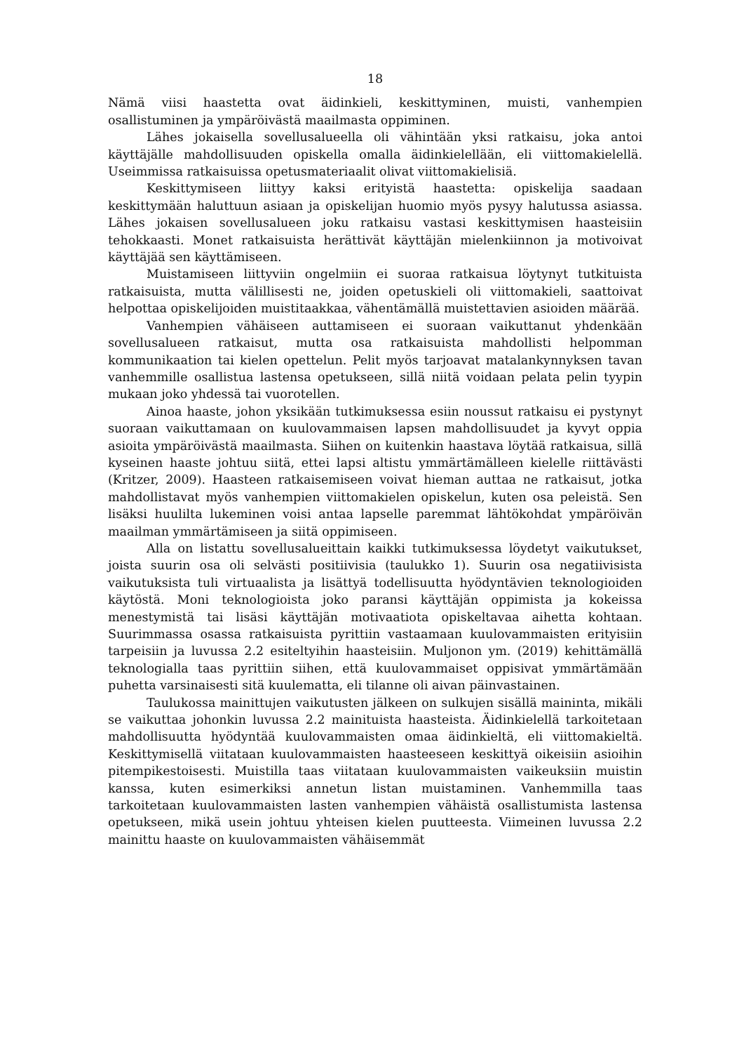18
Nämä viisi haastetta ovat äidinkieli, keskittyminen, muisti, vanhempien osallistuminen ja ympäröivästä maailmasta oppiminen.
Lähes jokaisella sovellusalueella oli vähintään yksi ratkaisu, joka antoi käyttäjälle mahdollisuuden opiskella omalla äidinkielellään, eli viittomakielellä. Useimmissa ratkaisuissa opetusmateriaalit olivat viittomakielisiä.
Keskittymiseen liittyy kaksi erityistä haastetta: opiskelija saadaan keskittymään haluttuun asiaan ja opiskelijan huomio myös pysyy halutussa asiassa. Lähes jokaisen sovellusalueen joku ratkaisu vastasi keskittymisen haasteisiin tehokkaasti. Monet ratkaisuista herättivät käyttäjän mielenkiinnon ja motivoivat käyttäjää sen käyttämiseen.
Muistamiseen liittyviin ongelmiin ei suoraa ratkaisua löytynyt tutkituista ratkaisuista, mutta välillisesti ne, joiden opetuskieli oli viittomakieli, saattoivat helpottaa opiskelijoiden muistitaakkaa, vähentämällä muistettavien asioiden määrää.
Vanhempien vähäiseen auttamiseen ei suoraan vaikuttanut yhdenkään sovellusalueen ratkaisut, mutta osa ratkaisuista mahdollisti helpomman kommunikaation tai kielen opettelun. Pelit myös tarjoavat matalankynnyksen tavan vanhemmille osallistua lastensa opetukseen, sillä niitä voidaan pelata pelin tyypin mukaan joko yhdessä tai vuorotellen.
Ainoa haaste, johon yksikään tutkimuksessa esiin noussut ratkaisu ei pystynyt suoraan vaikuttamaan on kuulovammaisen lapsen mahdollisuudet ja kyvyt oppia asioita ympäröivästä maailmasta. Siihen on kuitenkin haastava löytää ratkaisua, sillä kyseinen haaste johtuu siitä, ettei lapsi altistu ymmärtämälleen kielelle riittävästi (Kritzer, 2009). Haasteen ratkaisemiseen voivat hieman auttaa ne ratkaisut, jotka mahdollistavat myös vanhempien viittomakielen opiskelun, kuten osa peleistä. Sen lisäksi huulilta lukeminen voisi antaa lapselle paremmat lähtökohdat ympäröivän maailman ymmärtämiseen ja siitä oppimiseen.
Alla on listattu sovellusalueittain kaikki tutkimuksessa löydetyt vaikutukset, joista suurin osa oli selvästi positiivisia (taulukko 1). Suurin osa negatiivisista vaikutuksista tuli virtuaalista ja lisättyä todellisuutta hyödyntävien teknologioiden käytöstä. Moni teknologioista joko paransi käyttäjän oppimista ja kokeissa menestymistä tai lisäsi käyttäjän motivaatiota opiskeltavaa aihetta kohtaan. Suurimmassa osassa ratkaisuista pyrittiin vastaamaan kuulovammaisten erityisiin tarpeisiin ja luvussa 2.2 esiteltyihin haasteisiin. Muljonon ym. (2019) kehittämällä teknologialla taas pyrittiin siihen, että kuulovammaiset oppisivat ymmärtämään puhetta varsinaisesti sitä kuulematta, eli tilanne oli aivan päinvastainen.
Taulukossa mainittujen vaikutusten jälkeen on sulkujen sisällä maininta, mikäli se vaikuttaa johonkin luvussa 2.2 mainituista haasteista. Äidinkielellä tarkoitetaan mahdollisuutta hyödyntää kuulovammaisten omaa äidinkieltä, eli viittomakieltä. Keskittymisellä viitataan kuulovammaisten haasteeseen keskittyä oikeisiin asioihin pitempikestoisesti. Muistilla taas viitataan kuulovammaisten vaikeuksiin muistin kanssa, kuten esimerkiksi annetun listan muistaminen. Vanhemmilla taas tarkoitetaan kuulovammaisten lasten vanhempien vähäistä osallistumista lastensa opetukseen, mikä usein johtuu yhteisen kielen puutteesta. Viimeinen luvussa 2.2 mainittu haaste on kuulovammaisten vähäisemmät